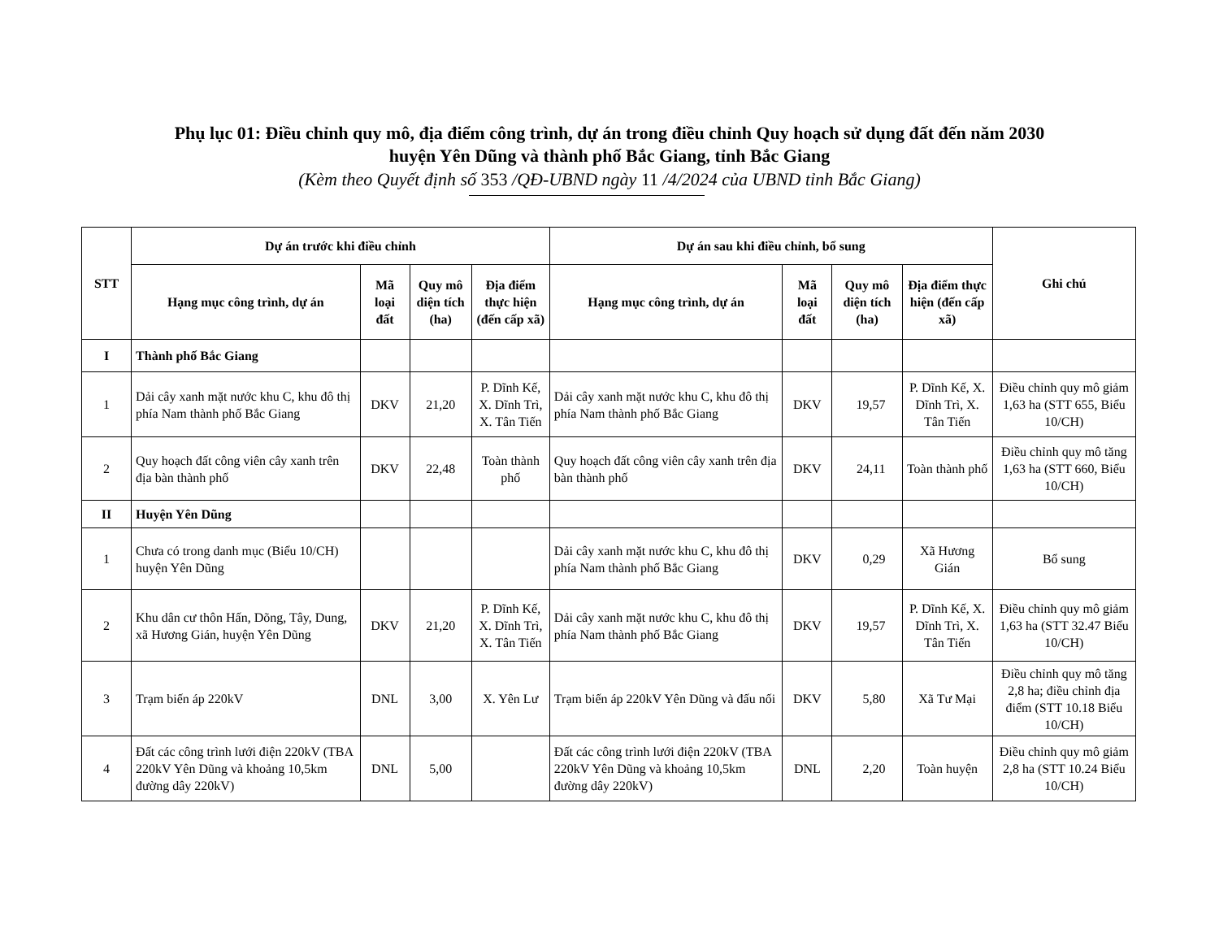Phụ lục 01: Điều chỉnh quy mô, địa điểm công trình, dự án trong điều chỉnh Quy hoạch sử dụng đất đến năm 2030
huyện Yên Dũng và thành phố Bắc Giang, tỉnh Bắc Giang
(Kèm theo Quyết định số 353 /QĐ-UBND ngày 11 /4/2024 của UBND tỉnh Bắc Giang)
| STT | Dự án trước khi điều chỉnh | | | | Dự án sau khi điều chỉnh, bổ sung | | | | Ghi chú |
| --- | --- | --- | --- | --- | --- | --- | --- | --- | --- |
| | Hạng mục công trình, dự án | Mã loại đất | Quy mô diện tích (ha) | Địa điểm thực hiện (đến cấp xã) | Hạng mục công trình, dự án | Mã loại đất | Quy mô diện tích (ha) | Địa điểm thực hiện (đến cấp xã) | |
| I | Thành phố Bắc Giang | | | | | | | | |
| 1 | Dải cây xanh mặt nước khu C, khu đô thị phía Nam thành phố Bắc Giang | DKV | 21,20 | P. Dĩnh Kế, X. Dĩnh Trì, X. Tân Tiến | Dải cây xanh mặt nước khu C, khu đô thị phía Nam thành phố Bắc Giang | DKV | 19,57 | P. Dĩnh Kế, X. Dĩnh Trì, X. Tân Tiến | Điều chỉnh quy mô giảm 1,63 ha (STT 655, Biểu 10/CH) |
| 2 | Quy hoạch đất công viên cây xanh trên địa bàn thành phố | DKV | 22,48 | Toàn thành phố | Quy hoạch đất công viên cây xanh trên địa bàn thành phố | DKV | 24,11 | Toàn thành phố | Điều chỉnh quy mô tăng 1,63 ha (STT 660, Biểu 10/CH) |
| II | Huyện Yên Dũng | | | | | | | | |
| 1 | Chưa có trong danh mục (Biểu 10/CH) huyện Yên Dũng | | | | Dải cây xanh mặt nước khu C, khu đô thị phía Nam thành phố Bắc Giang | DKV | 0,29 | Xã Hương Gián | Bổ sung |
| 2 | Khu dân cư thôn Hấn, Dõng, Tây, Dung, xã Hương Gián, huyện Yên Dũng | DKV | 21,20 | P. Dĩnh Kế, X. Dĩnh Trì, X. Tân Tiến | Dải cây xanh mặt nước khu C, khu đô thị phía Nam thành phố Bắc Giang | DKV | 19,57 | P. Dĩnh Kế, X. Dĩnh Trì, X. Tân Tiến | Điều chỉnh quy mô giảm 1,63 ha (STT 32.47 Biểu 10/CH) |
| 3 | Trạm biến áp 220kV | DNL | 3,00 | X. Yên Lư | Trạm biến áp 220kV Yên Dũng và đấu nối | DKV | 5,80 | Xã Tư Mại | Điều chỉnh quy mô tăng 2,8 ha; điều chỉnh địa điểm (STT 10.18 Biểu 10/CH) |
| 4 | Đất các công trình lưới điện 220kV (TBA 220kV Yên Dũng và khoảng 10,5km đường dây 220kV) | DNL | 5,00 | | Đất các công trình lưới điện 220kV (TBA 220kV Yên Dũng và khoảng 10,5km đường dây 220kV) | DNL | 2,20 | Toàn huyện | Điều chỉnh quy mô giảm 2,8 ha (STT 10.24 Biểu 10/CH) |